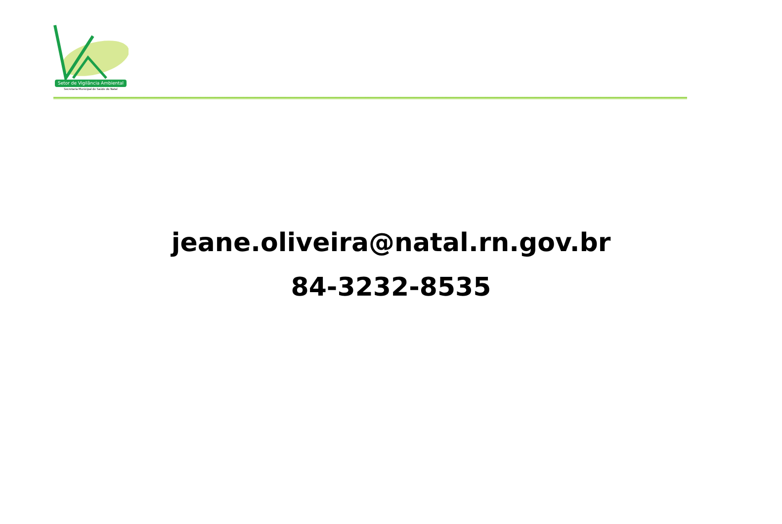Setor de Vigilância Ambiental
Secretaria Municipal de Saúde do Natal
jeane.oliveira@natal.rn.gov.br
84-3232-8535